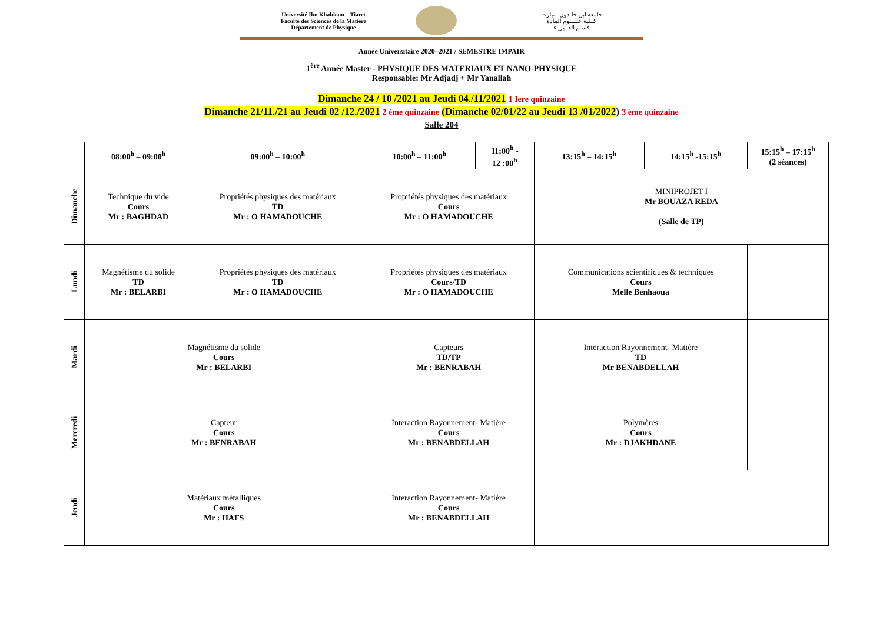Université Ibn Khaldoun – Tiaret
Faculté des Sciences de la Matière
Département de Physique
جامعة ابن خلـدون ـ تيارت
كــلية علــــوم المادة
قسـم الفــيزياء
Année Universitaire 2020–2021 / SEMESTRE IMPAIR
1<sup>ère</sup> Année Master - PHYSIQUE DES MATERIAUX ET NANO-PHYSIQUE
Responsable: Mr Adjadj + Mr Yanallah
Dimanche 24 / 10 /2021 au Jeudi 04./11/2021 1 Iere quinzaine
Dimanche 21/11./21 au Jeudi 02 /12./2021 2 ème quinzaine (Dimanche 02/01/22 au Jeudi 13 /01/2022) 3 ème quinzaine
Salle 204
| | 08:00<sup>h</sup> – 09:00<sup>h</sup> | 09:00<sup>h</sup> – 10:00<sup>h</sup> | 10:00<sup>h</sup> – 11:00<sup>h</sup> | 11:00<sup>h</sup> - 12 :00<sup>h</sup> | 13:15<sup>h</sup> – 14:15<sup>h</sup> | 14:15<sup>h</sup> -15:15<sup>h</sup> | 15:15<sup>h</sup> – 17:15<sup>h</sup> (2 séances) |
| --- | --- | --- | --- | --- | --- | --- | --- |
| Dimanche | Technique du vide Cours Mr : BAGHDAD | Propriétés physiques des matériaux TD Mr : O HAMADOUCHE | Propriétés physiques des matériaux Cours Mr : O HAMADOUCHE | | MINIPROJET I Mr BOUAZA REDA (Salle de TP) | | |
| Lundi | Magnétisme du solide TD Mr : BELARBI | Propriétés physiques des matériaux TD Mr : O HAMADOUCHE | Propriétés physiques des matériaux Cours/TD Mr : O HAMADOUCHE | | Communications scientifiques & techniques Cours Melle Benhaoua | | |
| Mardi | Magnétisme du solide Cours Mr : BELARBI | | Capteurs TD/TP Mr : BENRABAH | | Interaction Rayonnement- Matière TD Mr BENABDELLAH | | |
| Mercredi | Capteur Cours Mr : BENRABAH | | Interaction Rayonnement- Matière Cours Mr : BENABDELLAH | | Polymères Cours Mr : DJAKHDANE | | |
| Jeudi | Matériaux métalliques Cours Mr : HAFS | | Interaction Rayonnement- Matière Cours Mr : BENABDELLAH | | | | |